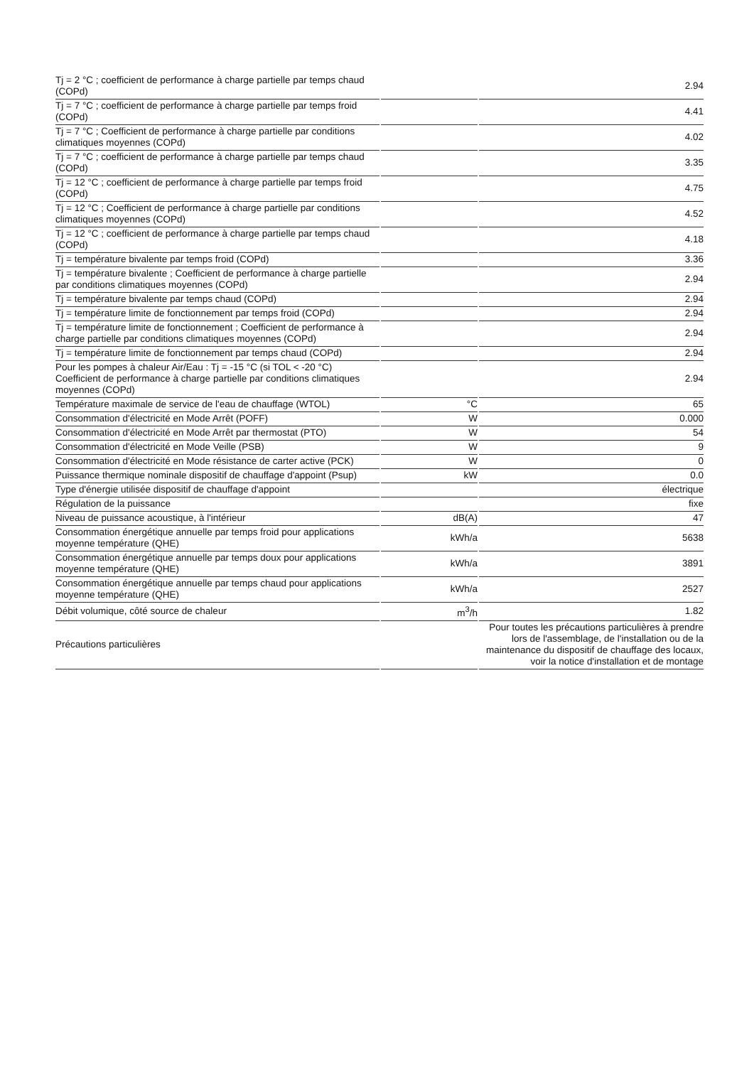| Tj = 2 °C ; coefficient de performance à charge partielle par temps chaud (COPd) | | 2.94 |
| Tj = 7 °C ; coefficient de performance à charge partielle par temps froid (COPd) | | 4.41 |
| Tj = 7 °C ; Coefficient de performance à charge partielle par conditions climatiques moyennes (COPd) | | 4.02 |
| Tj = 7 °C ; coefficient de performance à charge partielle par temps chaud (COPd) | | 3.35 |
| Tj = 12 °C ; coefficient de performance à charge partielle par temps froid (COPd) | | 4.75 |
| Tj = 12 °C ; Coefficient de performance à charge partielle par conditions climatiques moyennes (COPd) | | 4.52 |
| Tj = 12 °C ; coefficient de performance à charge partielle par temps chaud (COPd) | | 4.18 |
| Tj = température bivalente par temps froid (COPd) | | 3.36 |
| Tj = température bivalente ; Coefficient de performance à charge partielle par conditions climatiques moyennes (COPd) | | 2.94 |
| Tj = température bivalente par temps chaud (COPd) | | 2.94 |
| Tj = température limite de fonctionnement par temps froid (COPd) | | 2.94 |
| Tj = température limite de fonctionnement ; Coefficient de performance à charge partielle par conditions climatiques moyennes (COPd) | | 2.94 |
| Tj = température limite de fonctionnement par temps chaud (COPd) | | 2.94 |
| Pour les pompes à chaleur Air/Eau : Tj = -15 °C (si TOL < -20 °C) Coefficient de performance à charge partielle par conditions climatiques moyennes (COPd) | | 2.94 |
| Température maximale de service de l'eau de chauffage (WTOL) | °C | 65 |
| Consommation d'électricité en Mode Arrêt (POFF) | W | 0.000 |
| Consommation d'électricité en Mode Arrêt par thermostat (PTO) | W | 54 |
| Consommation d'électricité en Mode Veille (PSB) | W | 9 |
| Consommation d'électricité en Mode résistance de carter active (PCK) | W | 0 |
| Puissance thermique nominale dispositif de chauffage d'appoint (Psup) | kW | 0.0 |
| Type d'énergie utilisée dispositif de chauffage d'appoint | | électrique |
| Régulation de la puissance | | fixe |
| Niveau de puissance acoustique, à l'intérieur | dB(A) | 47 |
| Consommation énergétique annuelle par temps froid pour applications moyenne température (QHE) | kWh/a | 5638 |
| Consommation énergétique annuelle par temps doux pour applications moyenne température (QHE) | kWh/a | 3891 |
| Consommation énergétique annuelle par temps chaud pour applications moyenne température (QHE) | kWh/a | 2527 |
| Débit volumique, côté source de chaleur | m<sup>3</sup>/h | 1.82 |
| Précautions particulières | | Pour toutes les précautions particulières à prendre lors de l'assemblage, de l'installation ou de la maintenance du dispositif de chauffage des locaux, voir la notice d'installation et de montage |